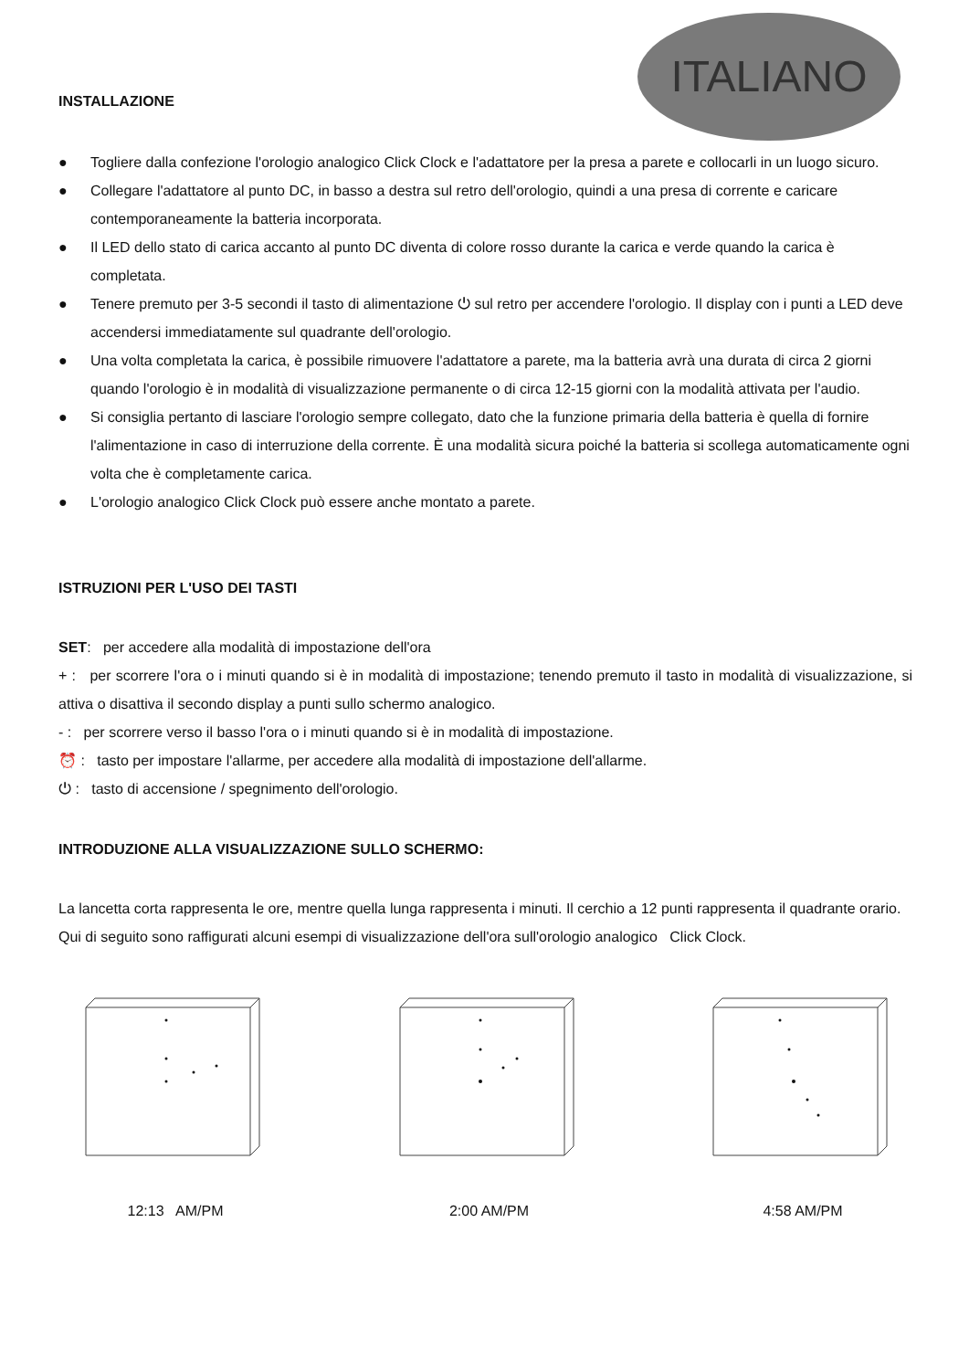ITALIANO
INSTALLAZIONE
● Togliere dalla confezione l'orologio analogico Click Clock e l'adattatore per la presa a parete e collocarli in un luogo sicuro.
● Collegare l'adattatore al punto DC, in basso a destra sul retro dell'orologio, quindi a una presa di corrente e caricare contemporaneamente la batteria incorporata.
● Il LED dello stato di carica accanto al punto DC diventa di colore rosso durante la carica e verde quando la carica è completata.
● Tenere premuto per 3-5 secondi il tasto di alimentazione ⏻ sul retro per accendere l'orologio. Il display con i punti a LED deve accendersi immediatamente sul quadrante dell'orologio.
● Una volta completata la carica, è possibile rimuovere l'adattatore a parete, ma la batteria avrà una durata di circa 2 giorni quando l'orologio è in modalità di visualizzazione permanente o di circa 12-15 giorni con la modalità attivata per l'audio.
● Si consiglia pertanto di lasciare l'orologio sempre collegato, dato che la funzione primaria della batteria è quella di fornire l'alimentazione in caso di interruzione della corrente. È una modalità sicura poiché la batteria si scollega automaticamente ogni volta che è completamente carica.
● L'orologio analogico Click Clock può essere anche montato a parete.
ISTRUZIONI PER L'USO DEI TASTI
SET: per accedere alla modalità di impostazione dell'ora
+ : per scorrere l'ora o i minuti quando si è in modalità di impostazione; tenendo premuto il tasto in modalità di visualizzazione, si attiva o disattiva il secondo display a punti sullo schermo analogico.
- : per scorrere verso il basso l'ora o i minuti quando si è in modalità di impostazione.
⏰ : tasto per impostare l'allarme, per accedere alla modalità di impostazione dell'allarme.
⏻ : tasto di accensione / spegnimento dell'orologio.
INTRODUZIONE ALLA VISUALIZZAZIONE SULLO SCHERMO:
La lancetta corta rappresenta le ore, mentre quella lunga rappresenta i minuti. Il cerchio a 12 punti rappresenta il quadrante orario. Qui di seguito sono raffigurati alcuni esempi di visualizzazione dell'ora sull'orologio analogico Click Clock.
12:13 AM/PM 2:00 AM/PM 4:58 AM/PM